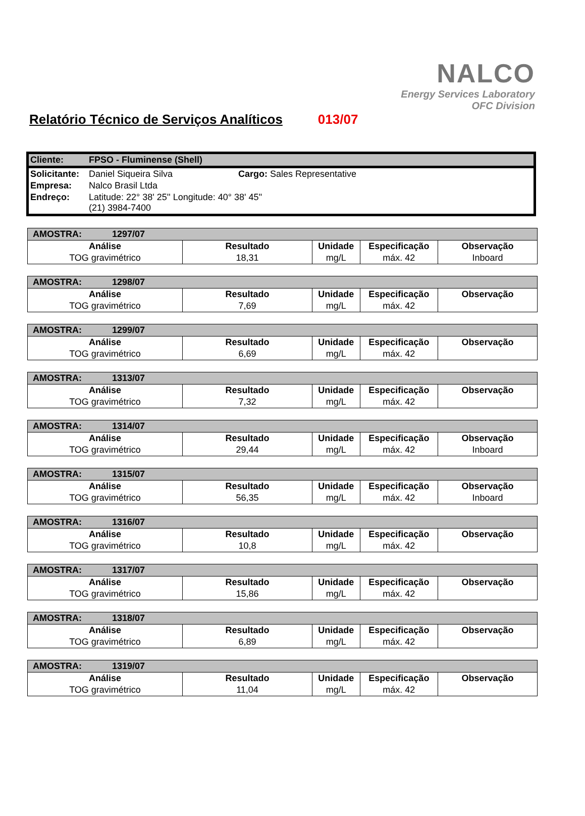NALCO
Energy Services Laboratory
OFC Division
Relatório Técnico de Serviços Analíticos 013/07
| Cliente: | FPSO - Fluminense (Shell) | |
| Solicitante: | Daniel Siqueira Silva | Cargo: Sales Representative |
| Empresa: | Nalco Brasil Ltda | |
| Endreço: | Latitude: 22° 38' 25'' Longitude: 40° 38' 45'' (21) 3984-7400 | |
| AMOSTRA: 1297/07 | | | | |
| Análise | Resultado | Unidade | Especificação | Observação |
| TOG gravimétrico | 18,31 | mg/L | máx. 42 | Inboard |
| AMOSTRA: 1298/07 | | | | |
| Análise | Resultado | Unidade | Especificação | Observação |
| TOG gravimétrico | 7,69 | mg/L | máx. 42 | |
| AMOSTRA: 1299/07 | | | | |
| Análise | Resultado | Unidade | Especificação | Observação |
| TOG gravimétrico | 6,69 | mg/L | máx. 42 | |
| AMOSTRA: 1313/07 | | | | |
| Análise | Resultado | Unidade | Especificação | Observação |
| TOG gravimétrico | 7,32 | mg/L | máx. 42 | |
| AMOSTRA: 1314/07 | | | | |
| Análise | Resultado | Unidade | Especificação | Observação |
| TOG gravimétrico | 29,44 | mg/L | máx. 42 | Inboard |
| AMOSTRA: 1315/07 | | | | |
| Análise | Resultado | Unidade | Especificação | Observação |
| TOG gravimétrico | 56,35 | mg/L | máx. 42 | Inboard |
| AMOSTRA: 1316/07 | | | | |
| Análise | Resultado | Unidade | Especificação | Observação |
| TOG gravimétrico | 10,8 | mg/L | máx. 42 | |
| AMOSTRA: 1317/07 | | | | |
| Análise | Resultado | Unidade | Especificação | Observação |
| TOG gravimétrico | 15,86 | mg/L | máx. 42 | |
| AMOSTRA: 1318/07 | | | | |
| Análise | Resultado | Unidade | Especificação | Observação |
| TOG gravimétrico | 6,89 | mg/L | máx. 42 | |
| AMOSTRA: 1319/07 | | | | |
| Análise | Resultado | Unidade | Especificação | Observação |
| TOG gravimétrico | 11,04 | mg/L | máx. 42 | |